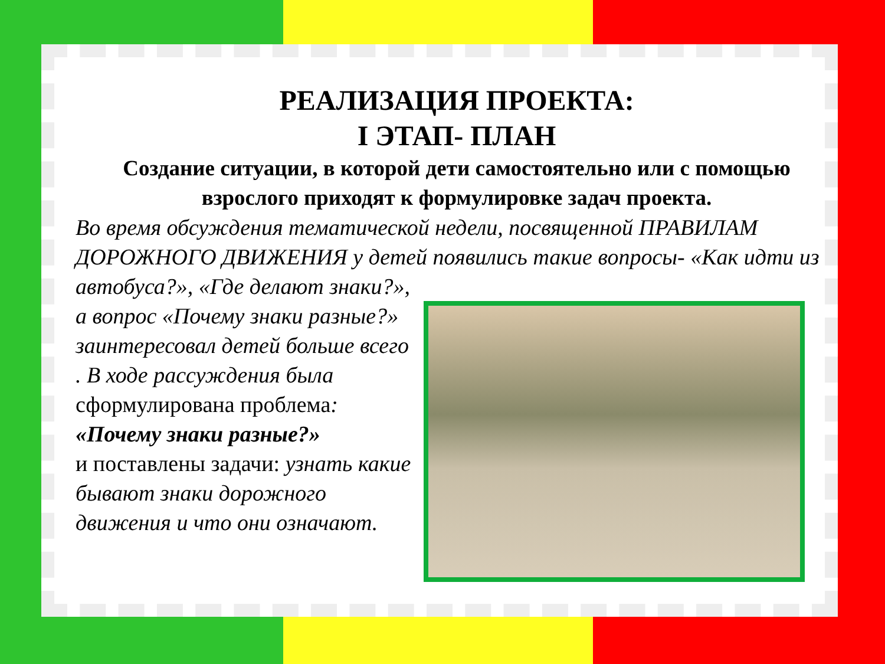РЕАЛИЗАЦИЯ ПРОЕКТА:
I ЭТАП- ПЛАН
Создание ситуации, в которой дети самостоятельно или с помощью взрослого приходят к формулировке задач проекта.
Во время обсуждения тематической недели, посвященной ПРАВИЛАМ ДОРОЖНОГО ДВИЖЕНИЯ у детей появились такие вопросы- «Как идти из автобуса?», «Где делают знаки?»,
а вопрос «Почему знаки разные?» заинтересовал детей больше всего . В ходе рассуждения была сформулирована проблема:
«Почему знаки разные?»
и поставлены задачи: узнать какие бывают знаки дорожного движения и что они означают.